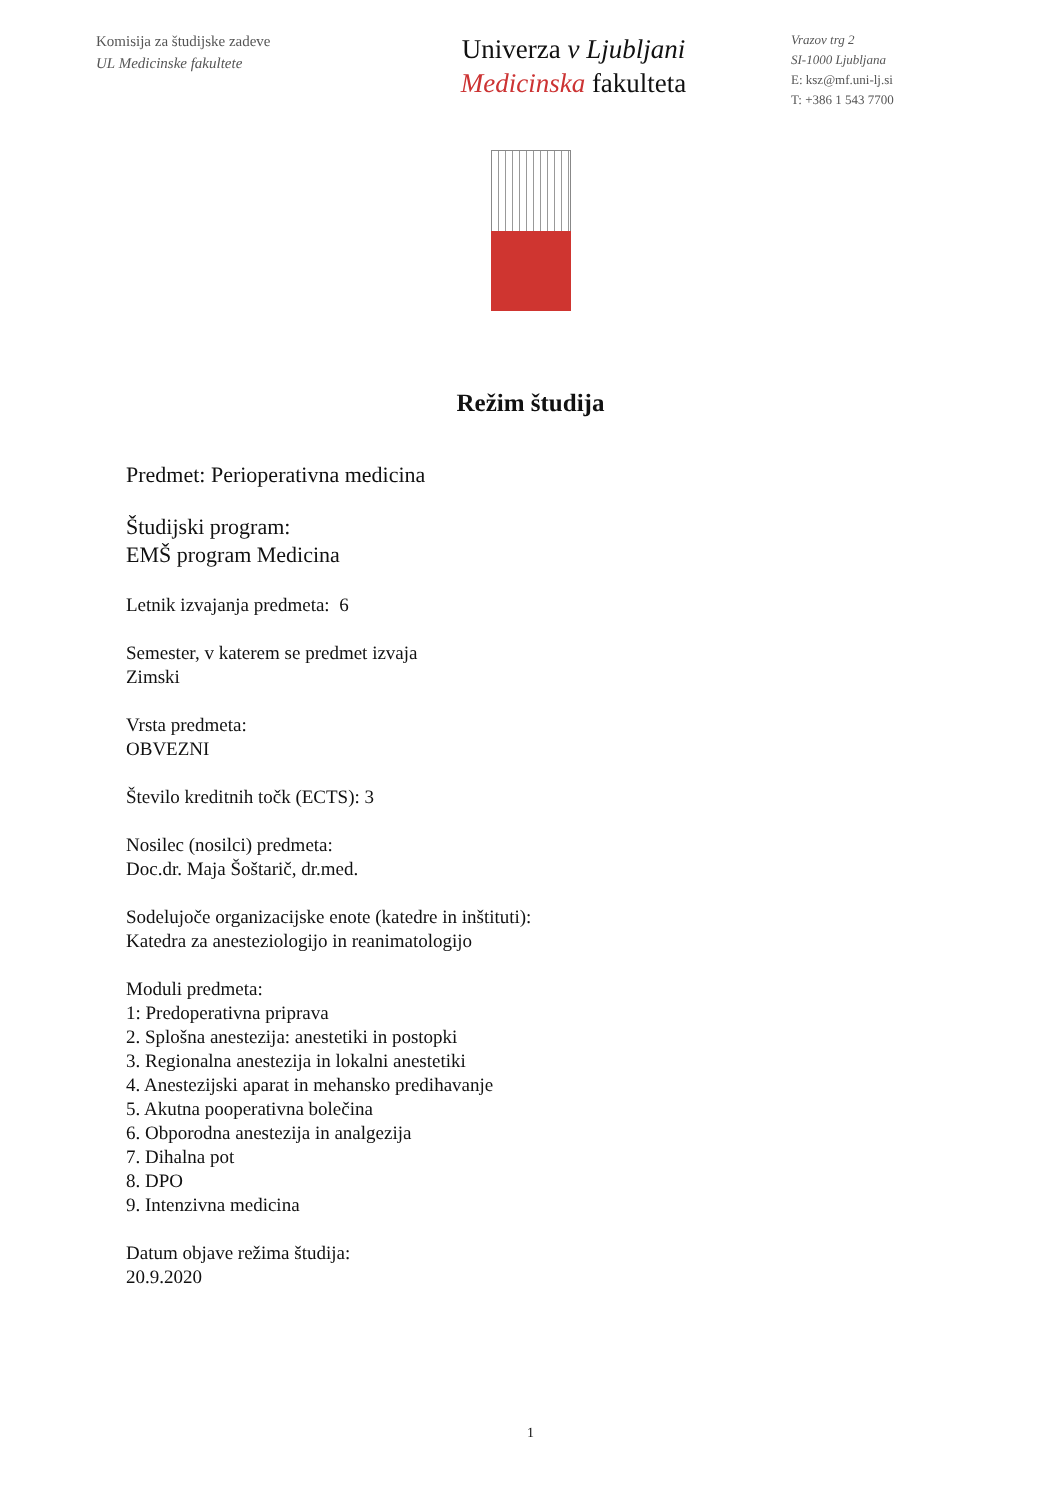Komisija za študijske zadeve
UL Medicinske fakultete
Univerza v Ljubljani
Medicinska fakulteta
Vrazov trg 2
SI-1000 Ljubljana
E: ksz@mf.uni-lj.si
T: +386 1 543 7700
Režim študija
Predmet: Perioperativna medicina
Študijski program:
EMŠ program Medicina
Letnik izvajanja predmeta: 6
Semester, v katerem se predmet izvaja
Zimski
Vrsta predmeta:
OBVEZNI
Število kreditnih točk (ECTS): 3
Nosilec (nosilci) predmeta:
Doc.dr. Maja Šoštarič, dr.med.
Sodelujoče organizacijske enote (katedre in inštituti):
Katedra za anesteziologijo in reanimatologijo
Moduli predmeta:
1: Predoperativna priprava
2. Splošna anestezija: anestetiki in postopki
3. Regionalna anestezija in lokalni anestetiki
4. Anestezijski aparat in mehansko predihavanje
5. Akutna pooperativna bolečina
6. Obporodna anestezija in analgezija
7. Dihalna pot
8. DPO
9. Intenzivna medicina
Datum objave režima študija:
20.9.2020
1